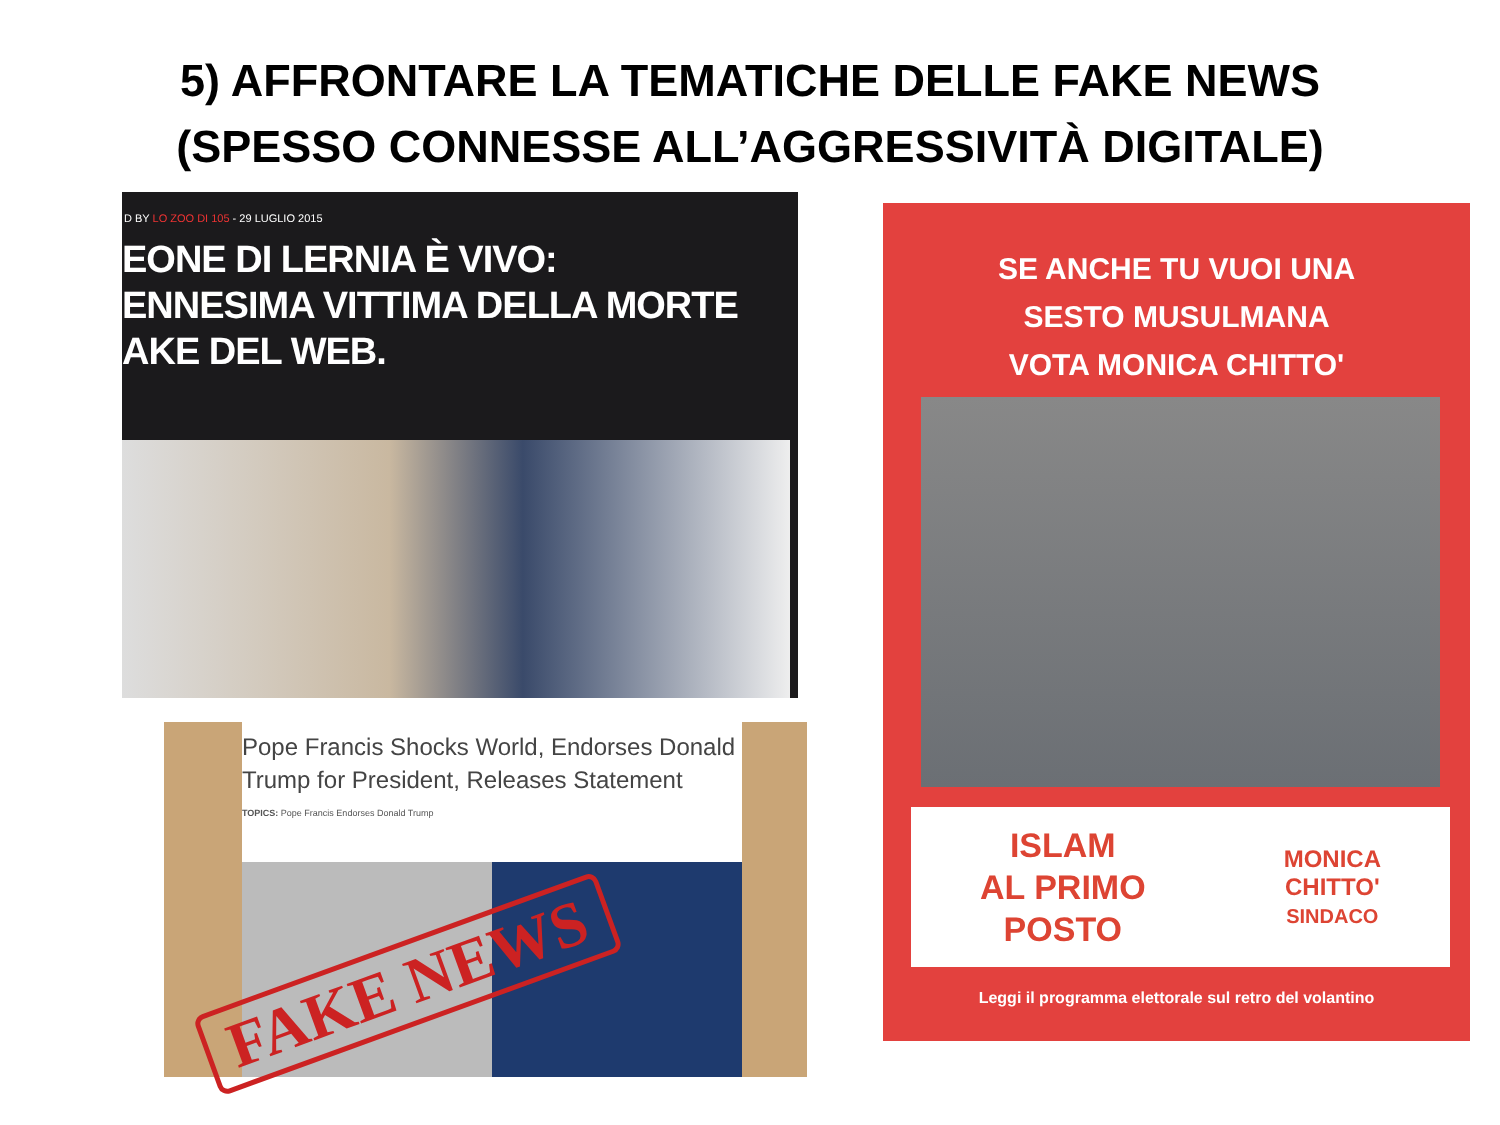5) AFFRONTARE LA TEMATICHE DELLE FAKE NEWS
(SPESSO CONNESSE ALL’AGGRESSIVITÀ DIGITALE)
D BY LO ZOO DI 105 - 29 LUGLIO 2015
EONE DI LERNIA È VIVO:
ENNESIMA VITTIMA DELLA MORTE
AKE DEL WEB.
Pope Francis Shocks World, Endorses Donald Trump for President, Releases Statement
TOPICS: Pope Francis Endorses Donald Trump
FAKE NEWS
SE ANCHE TU VUOI UNA
SESTO MUSULMANA
VOTA MONICA CHITTO'
ISLAM
AL PRIMO
POSTO
MONICA
CHITTO'
SINDACO
Leggi il programma elettorale sul retro del volantino